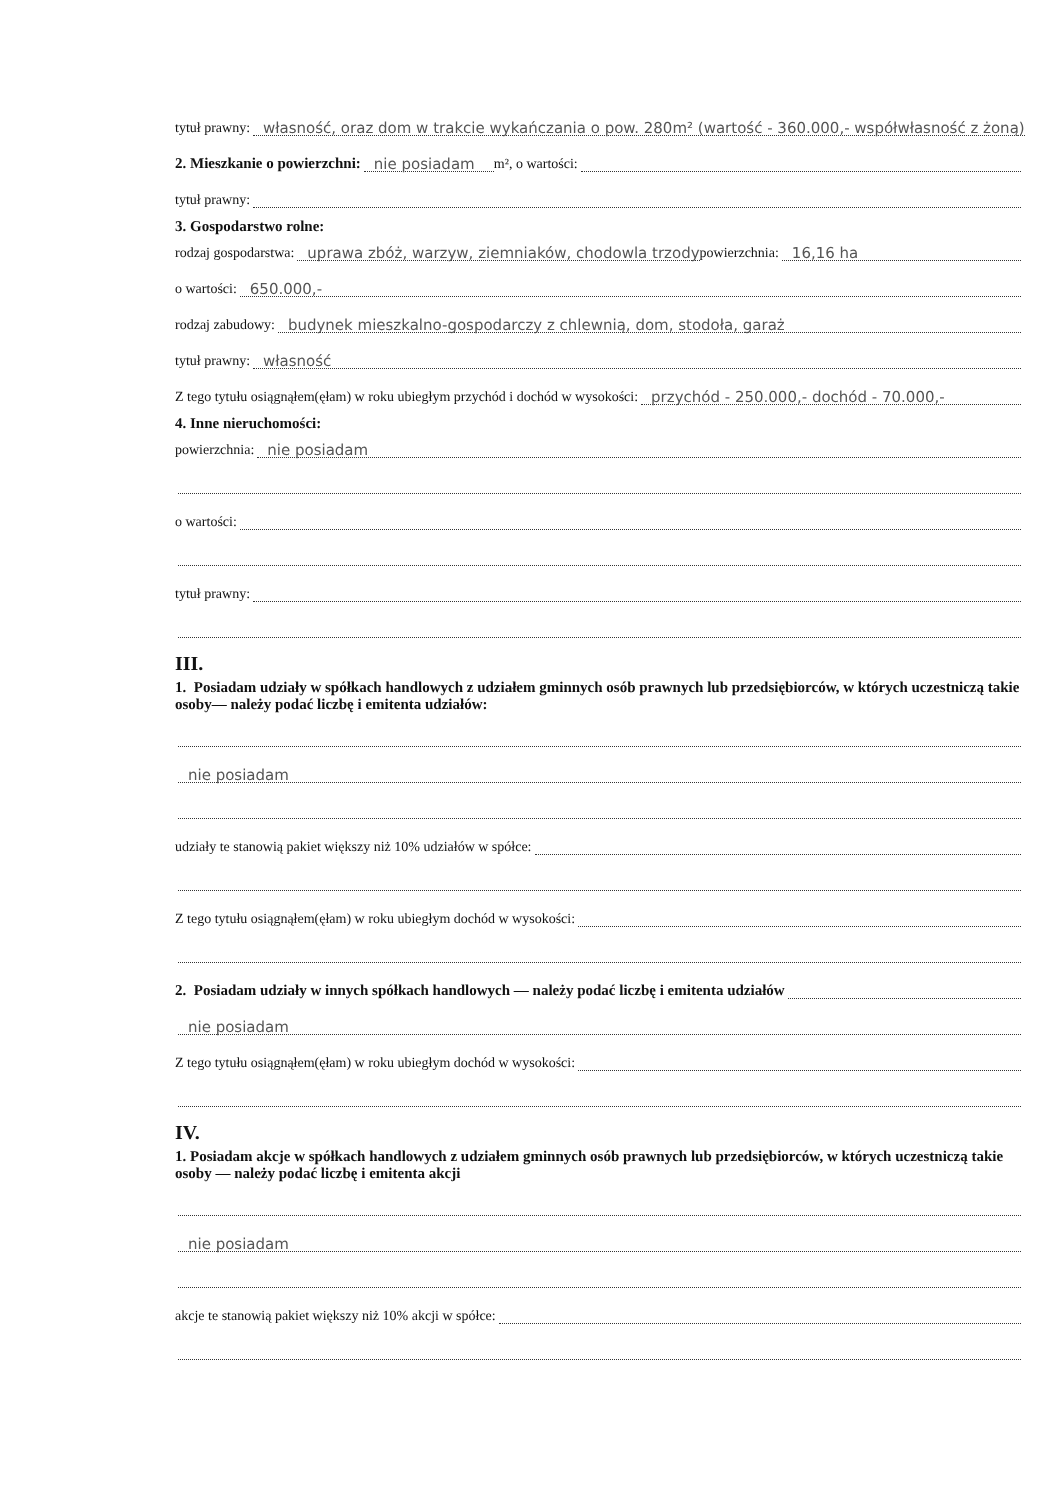tytuł prawny: własność, oraz dom w trakcie wykańczania o pow. 280m² (wartość - 360.000,- współwłasność z żoną)
2. Mieszkanie o powierzchni: nie posiadam m², o wartości:
tytuł prawny:
3. Gospodarstwo rolne:
rodzaj gospodarstwa: uprawa zbóż, warzyw, ziemniaków, chodowla trzody powierzchnia: 16,16 ha
o wartości: 650.000,-
rodzaj zabudowy: budynek mieszkalno-gospodarczy z chlewnią, dom, stodoła, garaż
tytuł prawny: własność
Z tego tytułu osiągnąłem(ęłam) w roku ubiegłym przychód i dochód w wysokości: przychód - 250.000,- dochód - 70.000,-
4. Inne nieruchomości:
powierzchnia: nie posiadam
o wartości:
tytuł prawny:
III.
1. Posiadam udziały w spółkach handlowych z udziałem gminnych osób prawnych lub przedsiębiorców, w których uczestniczą takie osoby— należy podać liczbę i emitenta udziałów:
nie posiadam
udziały te stanowią pakiet większy niż 10% udziałów w spółce:
Z tego tytułu osiągnąłem(ęłam) w roku ubiegłym dochód w wysokości:
2. Posiadam udziały w innych spółkach handlowych — należy podać liczbę i emitenta udziałów
nie posiadam
Z tego tytułu osiągnąłem(ęłam) w roku ubiegłym dochód w wysokości:
IV.
1. Posiadam akcje w spółkach handlowych z udziałem gminnych osób prawnych lub przedsiębiorców, w których uczestniczą takie osoby — należy podać liczbę i emitenta akcji
nie posiadam
akcje te stanowią pakiet większy niż 10% akcji w spółce: